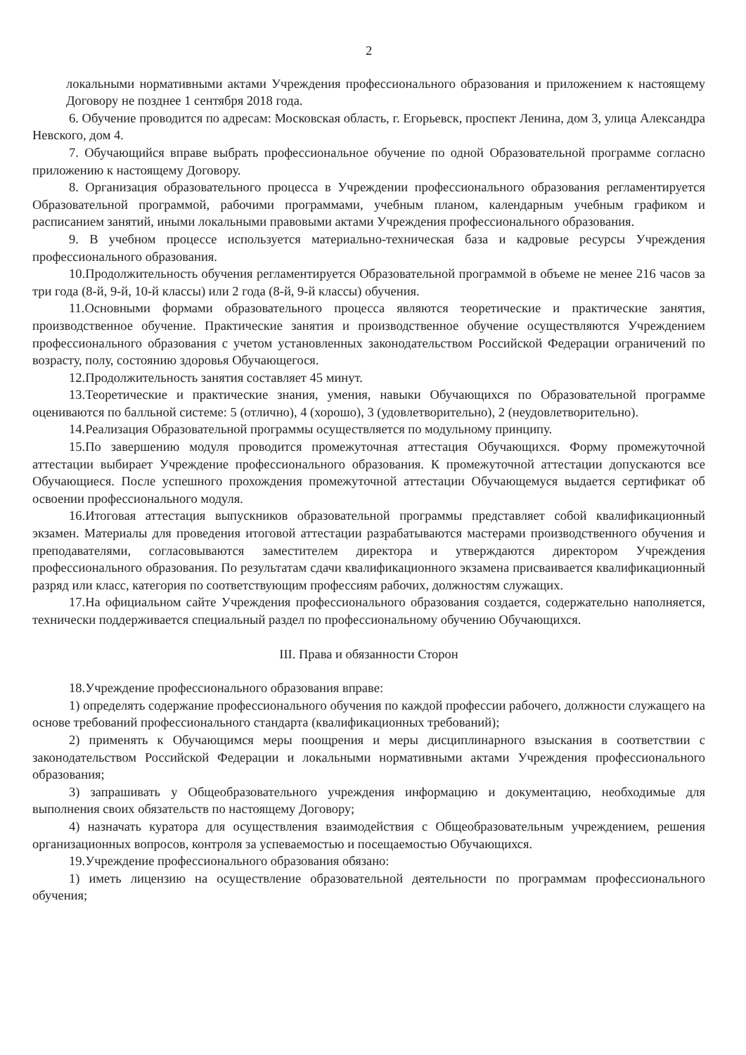2
локальными нормативными актами Учреждения профессионального образования и приложением к настоящему Договору не позднее 1 сентября 2018 года.
6. Обучение проводится по адресам: Московская область, г. Егорьевск, проспект Ленина, дом 3, улица Александра Невского, дом 4.
7. Обучающийся вправе выбрать профессиональное обучение по одной Образовательной программе согласно приложению к настоящему Договору.
8. Организация образовательного процесса в Учреждении профессионального образования регламентируется Образовательной программой, рабочими программами, учебным планом, календарным учебным графиком и расписанием занятий, иными локальными правовыми актами Учреждения профессионального образования.
9. В учебном процессе используется материально-техническая база и кадровые ресурсы Учреждения профессионального образования.
10.Продолжительность обучения регламентируется Образовательной программой в объеме не менее 216 часов за три года (8-й, 9-й, 10-й классы) или 2 года (8-й, 9-й классы) обучения.
11.Основными формами образовательного процесса являются теоретические и практические занятия, производственное обучение. Практические занятия и производственное обучение осуществляются Учреждением профессионального образования с учетом установленных законодательством Российской Федерации ограничений по возрасту, полу, состоянию здоровья Обучающегося.
12.Продолжительность занятия составляет 45 минут.
13.Теоретические и практические знания, умения, навыки Обучающихся по Образовательной программе оцениваются по балльной системе: 5 (отлично), 4 (хорошо), 3 (удовлетворительно), 2 (неудовлетворительно).
14.Реализация Образовательной программы осуществляется по модульному принципу.
15.По завершению модуля проводится промежуточная аттестация Обучающихся. Форму промежуточной аттестации выбирает Учреждение профессионального образования. К промежуточной аттестации допускаются все Обучающиеся. После успешного прохождения промежуточной аттестации Обучающемуся выдается сертификат об освоении профессионального модуля.
16.Итоговая аттестация выпускников образовательной программы представляет собой квалификационный экзамен. Материалы для проведения итоговой аттестации разрабатываются мастерами производственного обучения и преподавателями, согласовываются заместителем директора и утверждаются директором Учреждения профессионального образования. По результатам сдачи квалификационного экзамена присваивается квалификационный разряд или класс, категория по соответствующим профессиям рабочих, должностям служащих.
17.На официальном сайте Учреждения профессионального образования создается, содержательно наполняется, технически поддерживается специальный раздел по профессиональному обучению Обучающихся.
III. Права и обязанности Сторон
18.Учреждение профессионального образования вправе:
1) определять содержание профессионального обучения по каждой профессии рабочего, должности служащего на основе требований профессионального стандарта (квалификационных требований);
2) применять к Обучающимся меры поощрения и меры дисциплинарного взыскания в соответствии с законодательством Российской Федерации и локальными нормативными актами Учреждения профессионального образования;
3) запрашивать у Общеобразовательного учреждения информацию и документацию, необходимые для выполнения своих обязательств по настоящему Договору;
4) назначать куратора для осуществления взаимодействия с Общеобразовательным учреждением, решения организационных вопросов, контроля за успеваемостью и посещаемостью Обучающихся.
19.Учреждение профессионального образования обязано:
1) иметь лицензию на осуществление образовательной деятельности по программам профессионального обучения;